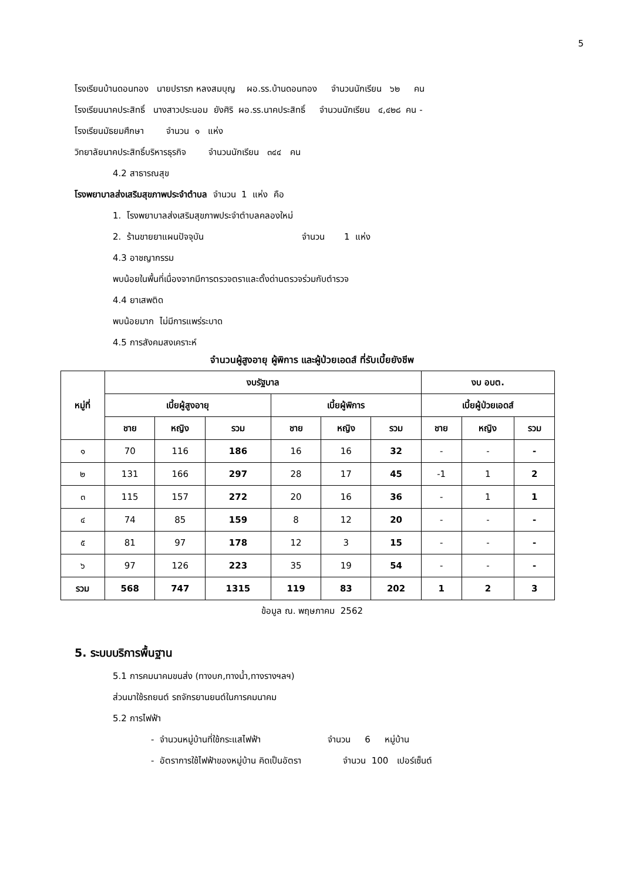5
โรงเรียนบ้านดอนทอง นายปรารภ หลงสมบุญ ผอ.รร.บ้านดอนทอง จำนวนนักเรียน ๖๒ คน
โรงเรียนนาคประสิทธิ์ นางสาวประนอม ยังศิริ ผอ.รร.นาคประสิทธิ์ จำนวนนักเรียน ๔,๔๒๘ คน -
โรงเรียนมัธยมศึกษา จำนวน ๑ แห่ง
วิทยาลัยนาคประสิทธิ์บริหารธุรกิจ จำนวนนักเรียน ๓๔๔ คน
4.2 สาธารณสุข
โรงพยาบาลส่งเสริมสุขภาพประจำตำบล จำนวน 1 แห่ง คือ
1. โรงพยาบาลส่งเสริมสุขภาพประจำตำบลคลองใหม่
2. ร้านขายยาแผนปัจจุบัน จำนวน 1 แห่ง
4.3 อาชญากรรม
พบน้อยในพื้นที่เนื่องจากมีการตรวจตราและตั้งด่านตรวจร่วมกับตำรวจ
4.4 ยาเสพติด
พบน้อยมาก ไม่มีการแพร่ระบาด
4.5 การสังคมสงเคราะห์
จำนวนผู้สูงอายุ ผู้พิการ และผู้ป่วยเอดส์ ที่รับเบี้ยยังชีพ
| หมู่ที่ | งบรัฐบาล | | | | | | งบ อบต. | | |
| --- | --- | --- | --- | --- | --- | --- | --- | --- | --- |
| | เบี้ยผู้สูงอายุ | | | เบี้ยผู้พิการ | | | เบี้ยผู้ป่วยเอดส์ | | |
| | ชาย | หญิง | รวม | ชาย | หญิง | รวม | ชาย | หญิง | รวม |
| ๑ | 70 | 116 | 186 | 16 | 16 | 32 | - | - | - |
| ๒ | 131 | 166 | 297 | 28 | 17 | 45 | -1 | 1 | 2 |
| ๓ | 115 | 157 | 272 | 20 | 16 | 36 | - | 1 | 1 |
| ๔ | 74 | 85 | 159 | 8 | 12 | 20 | - | - | - |
| ๕ | 81 | 97 | 178 | 12 | 3 | 15 | - | - | - |
| ๖ | 97 | 126 | 223 | 35 | 19 | 54 | - | - | - |
| รวม | 568 | 747 | 1315 | 119 | 83 | 202 | 1 | 2 | 3 |
ข้อมูล ณ. พฤษภาคม 2562
5. ระบบบริการพื้นฐาน
5.1 การคมนาคมขนส่ง (ทางบก,ทางน้ำ,ทางรางฯลฯ)
ส่วนมาใช้รถยนต์ รถจักรยานยนต์ในการคมนาคม
5.2 การไฟฟ้า
- จำนวนหมู่บ้านที่ใช้กระแสไฟฟ้า จำนวน 6 หมู่บ้าน
- อัตราการใช้ไฟฟ้าของหมู่บ้าน คิดเป็นอัตรา จำนวน 100 เปอร์เซ็นต์